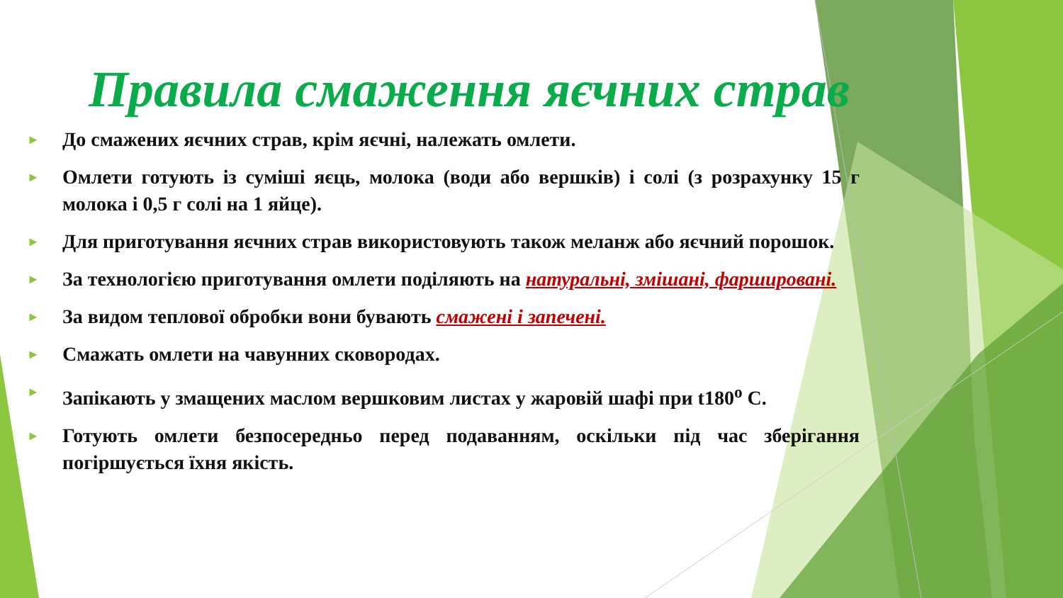Правила смаження яєчних страв
► До смажених яєчних страв, крім яєчні, належать омлети.
► Омлети готують із суміші яєць, молока (води або вершків) і солі (з розрахунку 15 г молока і 0,5 г солі на 1 яйце).
► Для приготування яєчних страв використовують також меланж або яєчний порошок.
► За технологією приготування омлети поділяють на натуральні, змішані, фаршировані.
► За видом теплової обробки вони бувають смажені і запечені.
► Смажать омлети на чавунних сковородах.
► Запікають у змащених маслом вершковим листах у жаровій шафі при t180<sup>о</sup> С.
► Готують омлети безпосередньо перед подаванням, оскільки під час зберігання погіршується їхня якість.